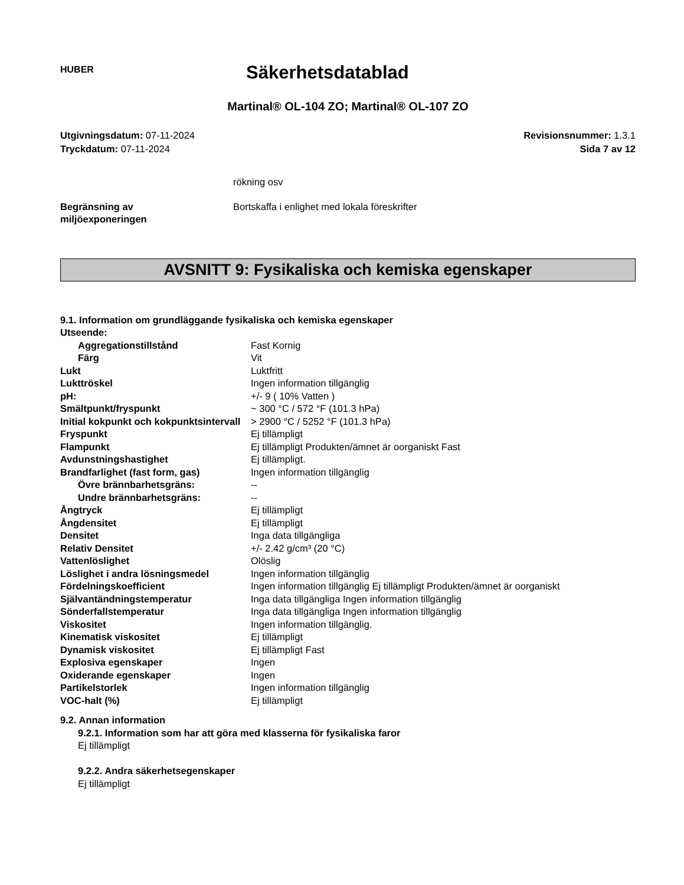HUBER
Säkerhetsdatablad
Martinal® OL-104 ZO; Martinal® OL-107 ZO
Utgivningsdatum: 07-11-2024
Tryckdatum: 07-11-2024
Revisionsnummer: 1.3.1
Sida 7 av 12
| | rökning osv |
| Begränsning av miljöexponeringen | Bortskaffa i enlighet med lokala föreskrifter |
AVSNITT 9: Fysikaliska och kemiska egenskaper
9.1. Information om grundläggande fysikaliska och kemiska egenskaper
Utseende:
| Aggregationstillstånd | Fast Kornig |
| Färg | Vit |
| Lukt | Luktfritt |
| Lukttröskel | Ingen information tillgänglig |
| pH: | +/- 9 ( 10% Vatten ) |
| Smältpunkt/fryspunkt | ~ 300 °C / 572 °F (101.3 hPa) |
| Initial kokpunkt och kokpunktsintervall | > 2900 °C / 5252 °F (101.3 hPa) |
| Fryspunkt | Ej tillämpligt |
| Flampunkt | Ej tillämpligt Produkten/ämnet är oorganiskt Fast |
| Avdunstningshastighet | Ej tillämpligt. |
| Brandfarlighet (fast form, gas) | Ingen information tillgänglig |
| Övre brännbarhetsgräns: | -- |
| Undre brännbarhetsgräns: | -- |
| Ångtryck | Ej tillämpligt |
| Ångdensitet | Ej tillämpligt |
| Densitet | Inga data tillgängliga |
| Relativ Densitet | +/- 2.42 g/cm³ (20 °C) |
| Vattenlöslighet | Olöslig |
| Löslighet i andra lösningsmedel | Ingen information tillgänglig |
| Fördelningskoefficient | Ingen information tillgänglig Ej tillämpligt Produkten/ämnet är oorganiskt |
| Självantändningstemperatur | Inga data tillgängliga Ingen information tillgänglig |
| Sönderfallstemperatur | Inga data tillgängliga Ingen information tillgänglig |
| Viskositet | Ingen information tillgänglig. |
| Kinematisk viskositet | Ej tillämpligt |
| Dynamisk viskositet | Ej tillämpligt Fast |
| Explosiva egenskaper | Ingen |
| Oxiderande egenskaper | Ingen |
| Partikelstorlek | Ingen information tillgänglig |
| VOC-halt (%) | Ej tillämpligt |
9.2. Annan information
9.2.1. Information som har att göra med klasserna för fysikaliska faror
Ej tillämpligt
9.2.2. Andra säkerhetsegenskaper
Ej tillämpligt